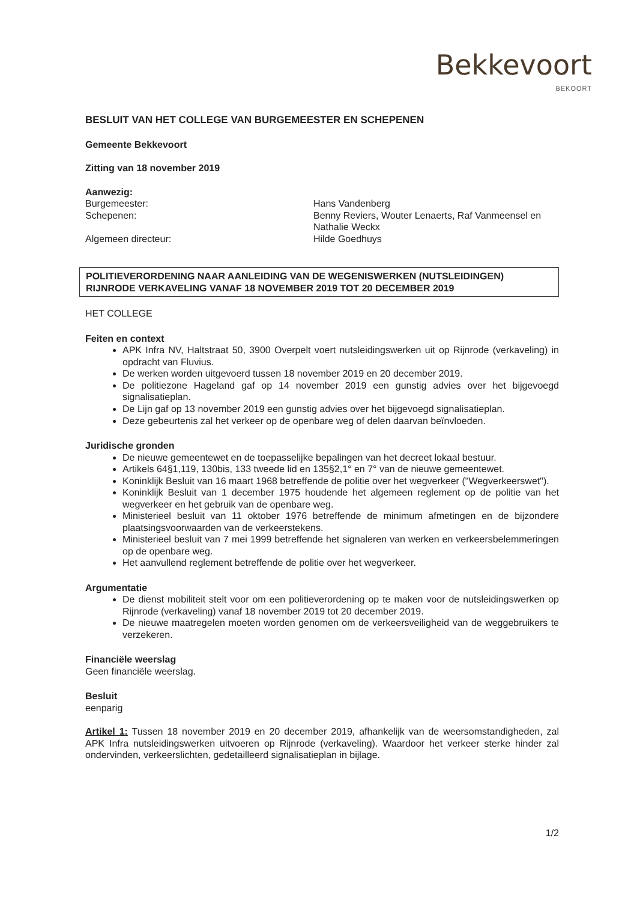Bekkevoort
BEKOORT
BESLUIT VAN HET COLLEGE VAN BURGEMEESTER EN SCHEPENEN
Gemeente Bekkevoort
Zitting van 18 november 2019
Aanwezig:
Burgemeester:
Hans Vandenberg
Schepenen:
Benny Reviers, Wouter Lenaerts, Raf Vanmeensel en Nathalie Weckx
Algemeen directeur:
Hilde Goedhuys
POLITIEVERORDENING NAAR AANLEIDING VAN DE WEGENISWERKEN (NUTSLEIDINGEN) RIJNRODE VERKAVELING VANAF 18 NOVEMBER 2019 TOT 20 DECEMBER 2019
HET COLLEGE
Feiten en context
APK Infra NV, Haltstraat 50, 3900 Overpelt voert nutsleidingswerken uit op Rijnrode (verkaveling) in opdracht van Fluvius.
De werken worden uitgevoerd tussen 18 november 2019 en 20 december 2019.
De politiezone Hageland gaf op 14 november 2019 een gunstig advies over het bijgevoegd signalisatieplan.
De Lijn gaf op 13 november 2019 een gunstig advies over het bijgevoegd signalisatieplan.
Deze gebeurtenis zal het verkeer op de openbare weg of delen daarvan beïnvloeden.
Juridische gronden
De nieuwe gemeentewet en de toepasselijke bepalingen van het decreet lokaal bestuur.
Artikels 64§1,119, 130bis, 133 tweede lid en 135§2,1° en 7° van de nieuwe gemeentewet.
Koninklijk Besluit van 16 maart 1968 betreffende de politie over het wegverkeer ("Wegverkeerswet").
Koninklijk Besluit van 1 december 1975 houdende het algemeen reglement op de politie van het wegverkeer en het gebruik van de openbare weg.
Ministerieel besluit van 11 oktober 1976 betreffende de minimum afmetingen en de bijzondere plaatsingsvoorwaarden van de verkeerstekens.
Ministerieel besluit van 7 mei 1999 betreffende het signaleren van werken en verkeersbelemmeringen op de openbare weg.
Het aanvullend reglement betreffende de politie over het wegverkeer.
Argumentatie
De dienst mobiliteit stelt voor om een politieverordening op te maken voor de nutsleidingswerken op Rijnrode (verkaveling) vanaf 18 november 2019 tot 20 december 2019.
De nieuwe maatregelen moeten worden genomen om de verkeersveiligheid van de weggebruikers te verzekeren.
Financiële weerslag
Geen financiële weerslag.
Besluit
eenparig
Artikel 1: Tussen 18 november 2019 en 20 december 2019, afhankelijk van de weersomstandigheden, zal APK Infra nutsleidingswerken uitvoeren op Rijnrode (verkaveling). Waardoor het verkeer sterke hinder zal ondervinden, verkeerslichten, gedetailleerd signalisatieplan in bijlage.
1/2